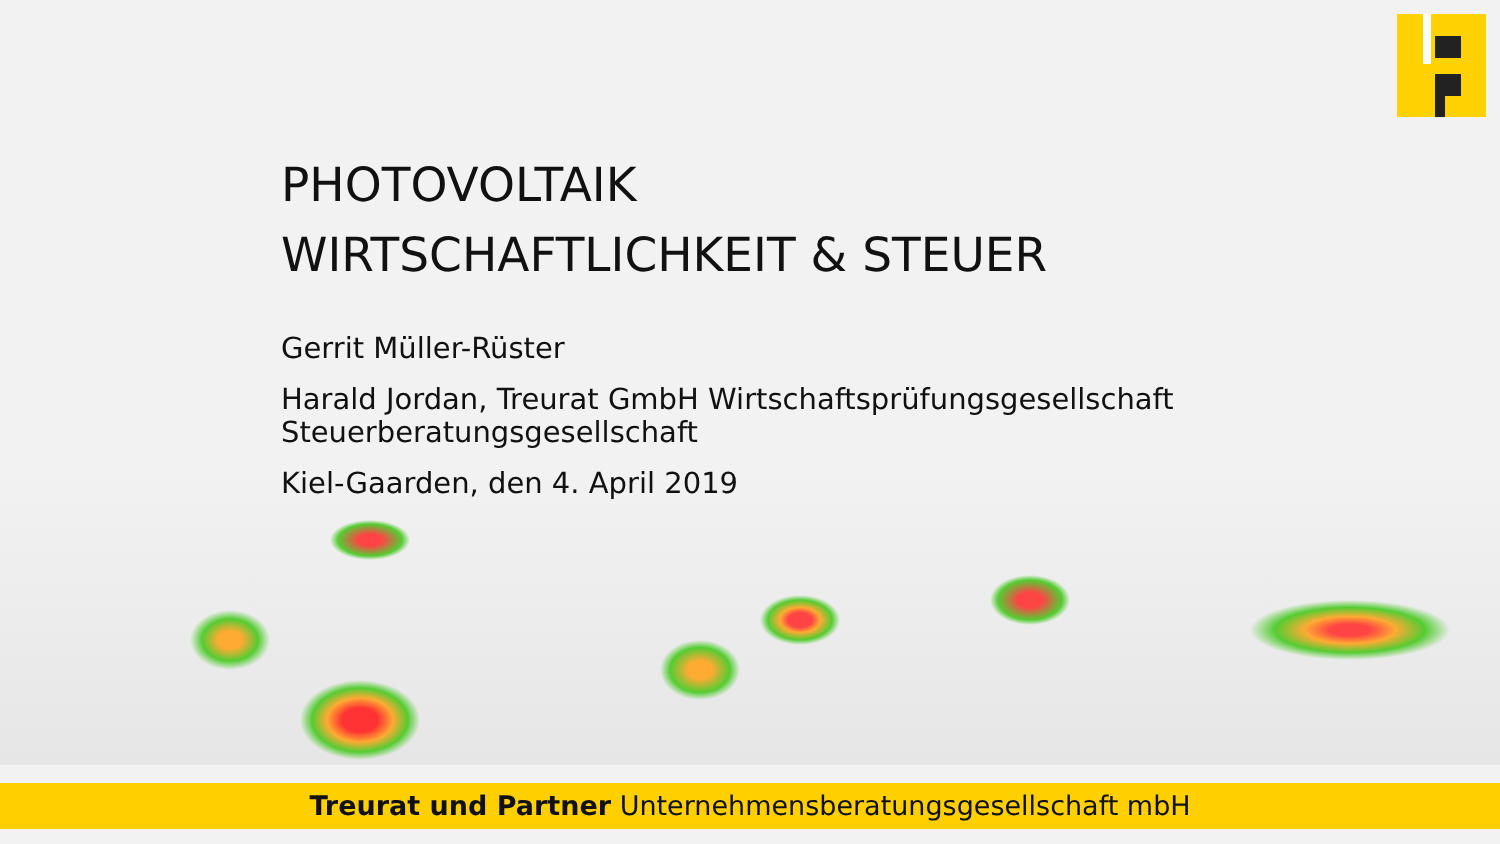PHOTOVOLTAIK
WIRTSCHAFTLICHKEIT & STEUER
Gerrit Müller-Rüster
Harald Jordan, Treurat GmbH Wirtschaftsprüfungsgesellschaft Steuerberatungsgesellschaft
Kiel-Gaarden, den 4. April 2019
Treurat und Partner Unternehmensberatungsgesellschaft mbH